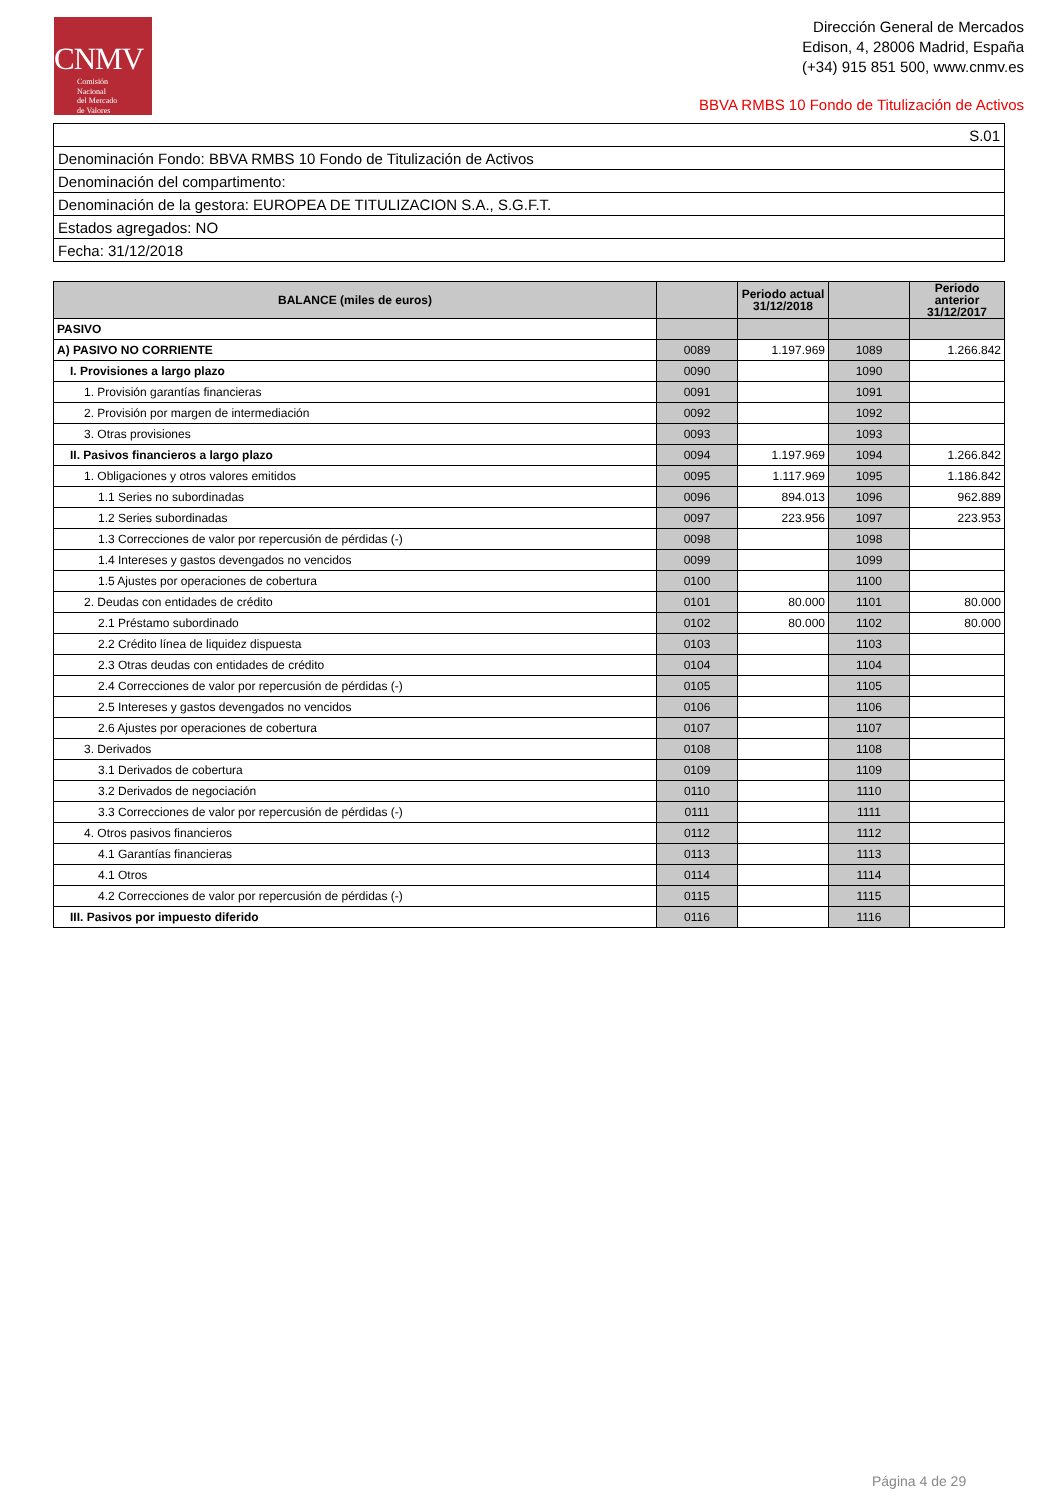CNMV
Comisión
Nacional
del Mercado
de Valores
Dirección General de Mercados
Edison, 4, 28006 Madrid, España
(+34) 915 851 500, www.cnmv.es
BBVA RMBS 10 Fondo de Titulización de Activos
| S.01 |
| Denominación Fondo: BBVA RMBS 10 Fondo de Titulización de Activos |
| Denominación del compartimento: |
| Denominación de la gestora: EUROPEA DE TITULIZACION S.A., S.G.F.T. |
| Estados agregados: NO |
| Fecha: 31/12/2018 |
| BALANCE (miles de euros) | | Periodo actual 31/12/2018 | | Periodo anterior 31/12/2017 |
| --- | --- | --- | --- | --- |
| PASIVO | | | | |
| A) PASIVO NO CORRIENTE | 0089 | 1.197.969 | 1089 | 1.266.842 |
| I. Provisiones a largo plazo | 0090 | | 1090 | |
| 1. Provisión garantías financieras | 0091 | | 1091 | |
| 2. Provisión por margen de intermediación | 0092 | | 1092 | |
| 3. Otras provisiones | 0093 | | 1093 | |
| II. Pasivos financieros a largo plazo | 0094 | 1.197.969 | 1094 | 1.266.842 |
| 1. Obligaciones y otros valores emitidos | 0095 | 1.117.969 | 1095 | 1.186.842 |
| 1.1 Series no subordinadas | 0096 | 894.013 | 1096 | 962.889 |
| 1.2 Series subordinadas | 0097 | 223.956 | 1097 | 223.953 |
| 1.3 Correcciones de valor por repercusión de pérdidas (-) | 0098 | | 1098 | |
| 1.4 Intereses y gastos devengados no vencidos | 0099 | | 1099 | |
| 1.5 Ajustes por operaciones de cobertura | 0100 | | 1100 | |
| 2. Deudas con entidades de crédito | 0101 | 80.000 | 1101 | 80.000 |
| 2.1 Préstamo subordinado | 0102 | 80.000 | 1102 | 80.000 |
| 2.2 Crédito línea de liquidez dispuesta | 0103 | | 1103 | |
| 2.3 Otras deudas con entidades de crédito | 0104 | | 1104 | |
| 2.4 Correcciones de valor por repercusión de pérdidas (-) | 0105 | | 1105 | |
| 2.5 Intereses y gastos devengados no vencidos | 0106 | | 1106 | |
| 2.6 Ajustes por operaciones de cobertura | 0107 | | 1107 | |
| 3. Derivados | 0108 | | 1108 | |
| 3.1 Derivados de cobertura | 0109 | | 1109 | |
| 3.2 Derivados de negociación | 0110 | | 1110 | |
| 3.3 Correcciones de valor por repercusión de pérdidas (-) | 0111 | | 1111 | |
| 4. Otros pasivos financieros | 0112 | | 1112 | |
| 4.1 Garantías financieras | 0113 | | 1113 | |
| 4.1 Otros | 0114 | | 1114 | |
| 4.2 Correcciones de valor por repercusión de pérdidas (-) | 0115 | | 1115 | |
| III. Pasivos por impuesto diferido | 0116 | | 1116 | |
Página 4 de 29